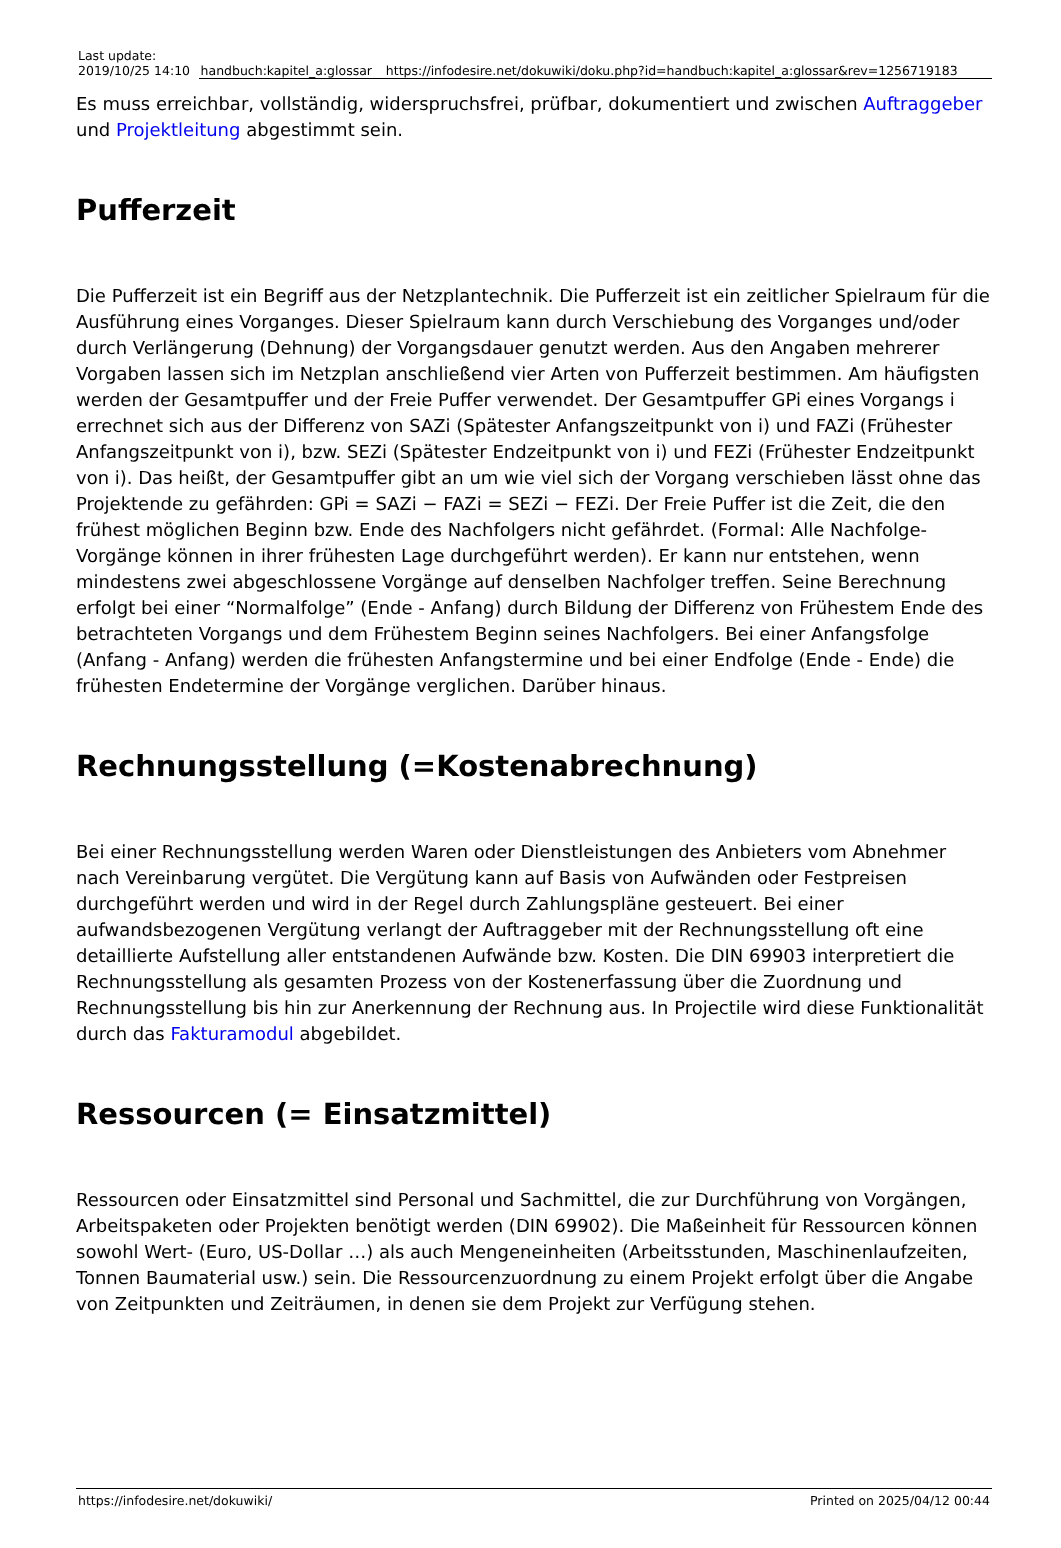| Last update: 2019/10/25 14:10 | handbuch:kapitel_a:glossar | https://infodesire.net/dokuwiki/doku.php?id=handbuch:kapitel_a:glossar&rev=1256719183 |
Es muss erreichbar, vollständig, widerspruchsfrei, prüfbar, dokumentiert und zwischen Auftraggeber und Projektleitung abgestimmt sein.
Pufferzeit
Die Pufferzeit ist ein Begriff aus der Netzplantechnik. Die Pufferzeit ist ein zeitlicher Spielraum für die Ausführung eines Vorganges. Dieser Spielraum kann durch Verschiebung des Vorganges und/oder durch Verlängerung (Dehnung) der Vorgangsdauer genutzt werden. Aus den Angaben mehrerer Vorgaben lassen sich im Netzplan anschließend vier Arten von Pufferzeit bestimmen. Am häufigsten werden der Gesamtpuffer und der Freie Puffer verwendet. Der Gesamtpuffer GPi eines Vorgangs i errechnet sich aus der Differenz von SAZi (Spätester Anfangszeitpunkt von i) und FAZi (Frühester Anfangszeitpunkt von i), bzw. SEZi (Spätester Endzeitpunkt von i) und FEZi (Frühester Endzeitpunkt von i). Das heißt, der Gesamtpuffer gibt an um wie viel sich der Vorgang verschieben lässt ohne das Projektende zu gefährden: GPi = SAZi − FAZi = SEZi − FEZi. Der Freie Puffer ist die Zeit, die den frühest möglichen Beginn bzw. Ende des Nachfolgers nicht gefährdet. (Formal: Alle Nachfolge-Vorgänge können in ihrer frühesten Lage durchgeführt werden). Er kann nur entstehen, wenn mindestens zwei abgeschlossene Vorgänge auf denselben Nachfolger treffen. Seine Berechnung erfolgt bei einer “Normalfolge” (Ende - Anfang) durch Bildung der Differenz von Frühestem Ende des betrachteten Vorgangs und dem Frühestem Beginn seines Nachfolgers. Bei einer Anfangsfolge (Anfang - Anfang) werden die frühesten Anfangstermine und bei einer Endfolge (Ende - Ende) die frühesten Endetermine der Vorgänge verglichen. Darüber hinaus.
Rechnungsstellung (=Kostenabrechnung)
Bei einer Rechnungsstellung werden Waren oder Dienstleistungen des Anbieters vom Abnehmer nach Vereinbarung vergütet. Die Vergütung kann auf Basis von Aufwänden oder Festpreisen durchgeführt werden und wird in der Regel durch Zahlungspläne gesteuert. Bei einer aufwandsbezogenen Vergütung verlangt der Auftraggeber mit der Rechnungsstellung oft eine detaillierte Aufstellung aller entstandenen Aufwände bzw. Kosten. Die DIN 69903 interpretiert die Rechnungsstellung als gesamten Prozess von der Kostenerfassung über die Zuordnung und Rechnungsstellung bis hin zur Anerkennung der Rechnung aus. In Projectile wird diese Funktionalität durch das Fakturamodul abgebildet.
Ressourcen (= Einsatzmittel)
Ressourcen oder Einsatzmittel sind Personal und Sachmittel, die zur Durchführung von Vorgängen, Arbeitspaketen oder Projekten benötigt werden (DIN 69902). Die Maßeinheit für Ressourcen können sowohl Wert- (Euro, US-Dollar …) als auch Mengeneinheiten (Arbeitsstunden, Maschinenlaufzeiten, Tonnen Baumaterial usw.) sein. Die Ressourcenzuordnung zu einem Projekt erfolgt über die Angabe von Zeitpunkten und Zeiträumen, in denen sie dem Projekt zur Verfügung stehen.
https://infodesire.net/dokuwiki/ Printed on 2025/04/12 00:44